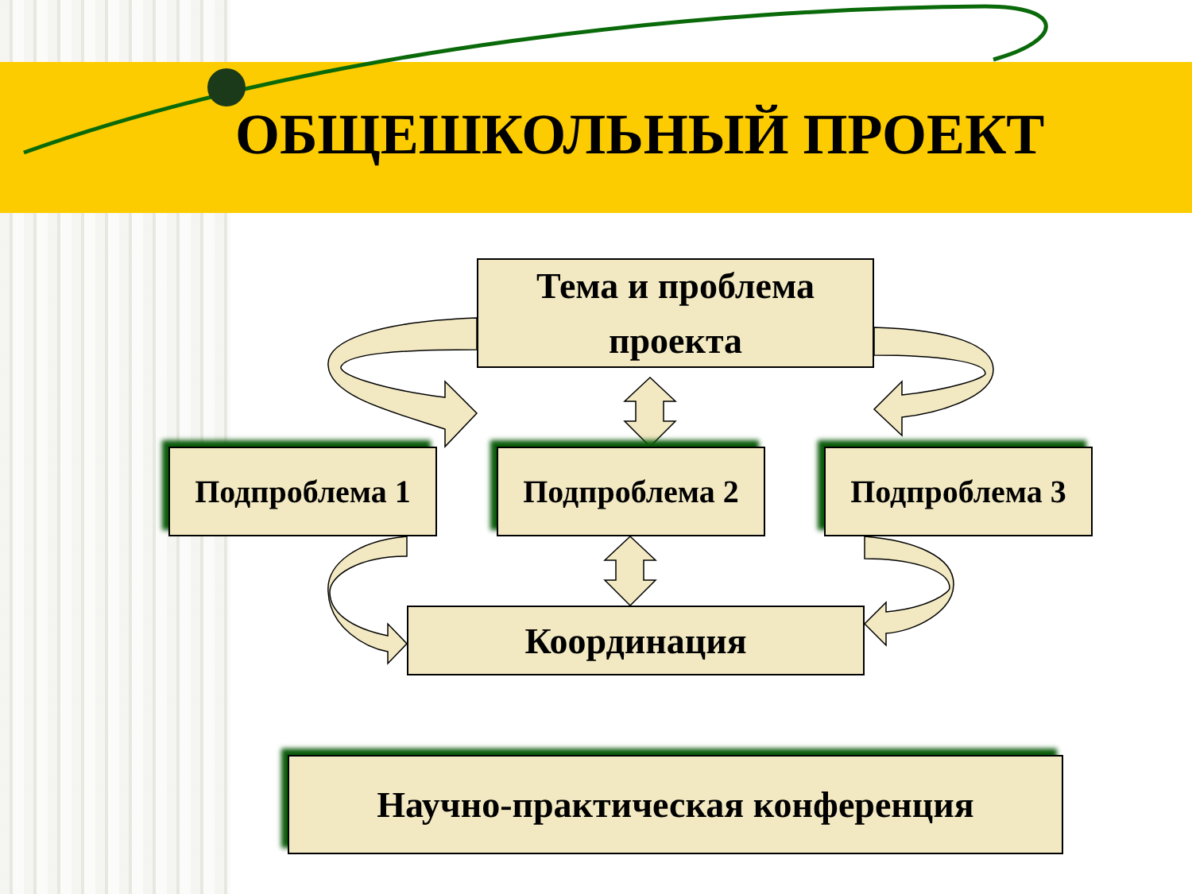ОБЩЕШКОЛЬНЫЙ ПРОЕКТ
Тема и проблема
проекта
Подпроблема 1 Подпроблема 2 Подпроблема 3
Координация
Научно-практическая конференция